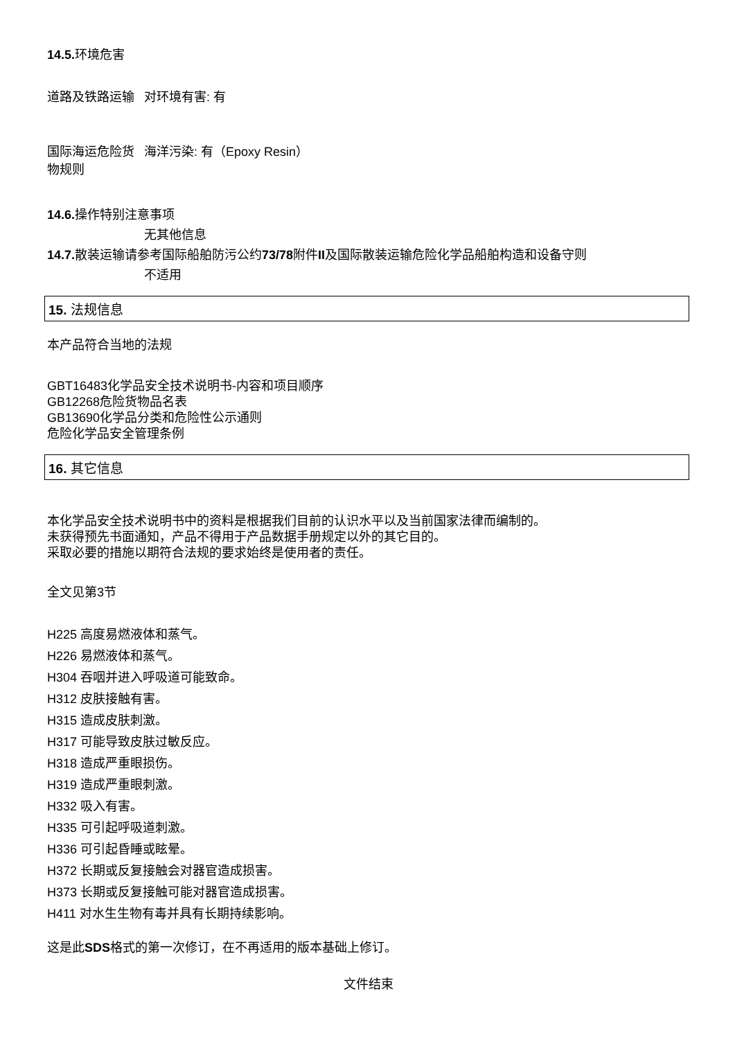14.5. 环境危害
道路及铁路运输 对环境有害: 有
国际海运危险货物规则
海洋污染: 有（Epoxy Resin）
14.6. 操作特别注意事项
无其他信息
14.7. 散装运输请参考国际船舶防污公约73/78附件II及国际散装运输危险化学品船舶构造和设备守则
不适用
15. 法规信息
本产品符合当地的法规
GBT16483化学品安全技术说明书-内容和项目顺序
GB12268危险货物品名表
GB13690化学品分类和危险性公示通则
危险化学品安全管理条例
16. 其它信息
本化学品安全技术说明书中的资料是根据我们目前的认识水平以及当前国家法律而编制的。
未获得预先书面通知，产品不得用于产品数据手册规定以外的其它目的。
采取必要的措施以期符合法规的要求始终是使用者的责任。
全文见第3节
H225 高度易燃液体和蒸气。
H226 易燃液体和蒸气。
H304 吞咽并进入呼吸道可能致命。
H312 皮肤接触有害。
H315 造成皮肤刺激。
H317 可能导致皮肤过敏反应。
H318 造成严重眼损伤。
H319 造成严重眼刺激。
H332 吸入有害。
H335 可引起呼吸道刺激。
H336 可引起昏睡或眩晕。
H372 长期或反复接触会对器官造成损害。
H373 长期或反复接触可能对器官造成损害。
H411 对水生生物有毒并具有长期持续影响。
这是此SDS格式的第一次修订，在不再适用的版本基础上修订。
文件结束